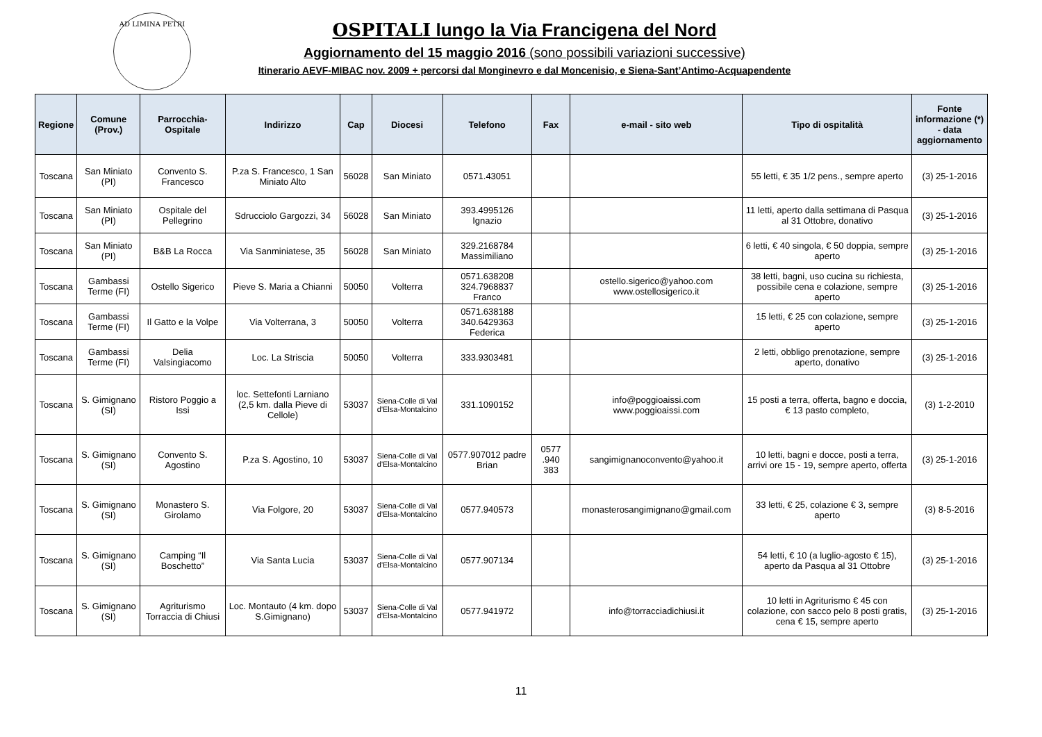AD LIMINA PETRI
OSPITALI lungo la Via Francigena del Nord
Aggiornamento del 15 maggio 2016 (sono possibili variazioni successive)
Itinerario AEVF-MIBAC nov. 2009 + percorsi dal Monginevro e dal Moncenisio, e Siena-Sant’Antimo-Acquapendente
| Regione | Comune (Prov.) | Parrocchia-Ospitale | Indirizzo | Cap | Diocesi | Telefono | Fax | e-mail - sito web | Tipo di ospitalità | Fonte informazione (*) - data aggiornamento |
| --- | --- | --- | --- | --- | --- | --- | --- | --- | --- | --- |
| Toscana | San Miniato (PI) | Convento S. Francesco | P.za S. Francesco, 1 San Miniato Alto | 56028 | San Miniato | 0571.43051 | | | 55 letti, € 35 1/2 pens., sempre aperto | (3) 25-1-2016 |
| Toscana | San Miniato (PI) | Ospitale del Pellegrino | Sdrucciolo Gargozzi, 34 | 56028 | San Miniato | 393.4995126 Ignazio | | | 11 letti, aperto dalla settimana di Pasqua al 31 Ottobre, donativo | (3) 25-1-2016 |
| Toscana | San Miniato (PI) | B&B La Rocca | Via Sanminiatese, 35 | 56028 | San Miniato | 329.2168784 Massimiliano | | | 6 letti, € 40 singola, € 50 doppia, sempre aperto | (3) 25-1-2016 |
| Toscana | Gambassi Terme (FI) | Ostello Sigerico | Pieve S. Maria a Chianni | 50050 | Volterra | 0571.638208 324.7968837 Franco | | ostello.sigerico@yahoo.com www.ostellosigerico.it | 38 letti, bagni, uso cucina su richiesta, possibile cena e colazione, sempre aperto | (3) 25-1-2016 |
| Toscana | Gambassi Terme (FI) | Il Gatto e la Volpe | Via Volterrana, 3 | 50050 | Volterra | 0571.638188 340.6429363 Federica | | | 15 letti, € 25 con colazione, sempre aperto | (3) 25-1-2016 |
| Toscana | Gambassi Terme (FI) | Delia Valsingiacomo | Loc. La Striscia | 50050 | Volterra | 333.9303481 | | | 2 letti, obbligo prenotazione, sempre aperto, donativo | (3) 25-1-2016 |
| Toscana | S. Gimignano (SI) | Ristoro Poggio a Issi | loc. Settefonti Larniano (2,5 km. dalla Pieve di Cellole) | 53037 | Siena-Colle di Val d'Elsa-Montalcino | 331.1090152 | | info@poggioaissi.com www.poggioaissi.com | 15 posti a terra, offerta, bagno e doccia, € 13 pasto completo, | (3) 1-2-2010 |
| Toscana | S. Gimignano (SI) | Convento S. Agostino | P.za S. Agostino, 10 | 53037 | Siena-Colle di Val d'Elsa-Montalcino | 0577.907012 padre Brian | 0577 .940 383 | sangimignanoconvento@yahoo.it | 10 letti, bagni e docce, posti a terra, arrivi ore 15 - 19, sempre aperto, offerta | (3) 25-1-2016 |
| Toscana | S. Gimignano (SI) | Monastero S. Girolamo | Via Folgore, 20 | 53037 | Siena-Colle di Val d'Elsa-Montalcino | 0577.940573 | | monasterosangimignano@gmail.com | 33 letti, € 25, colazione € 3, sempre aperto | (3) 8-5-2016 |
| Toscana | S. Gimignano (SI) | Camping “Il Boschetto” | Via Santa Lucia | 53037 | Siena-Colle di Val d'Elsa-Montalcino | 0577.907134 | | | 54 letti, € 10 (a luglio-agosto € 15), aperto da Pasqua al 31 Ottobre | (3) 25-1-2016 |
| Toscana | S. Gimignano (SI) | Agriturismo Torraccia di Chiusi | Loc. Montauto (4 km. dopo S.Gimignano) | 53037 | Siena-Colle di Val d'Elsa-Montalcino | 0577.941972 | | info@torracciadichiusi.it | 10 letti in Agriturismo € 45 con colazione, con sacco pelo 8 posti gratis, cena € 15, sempre aperto | (3) 25-1-2016 |
11